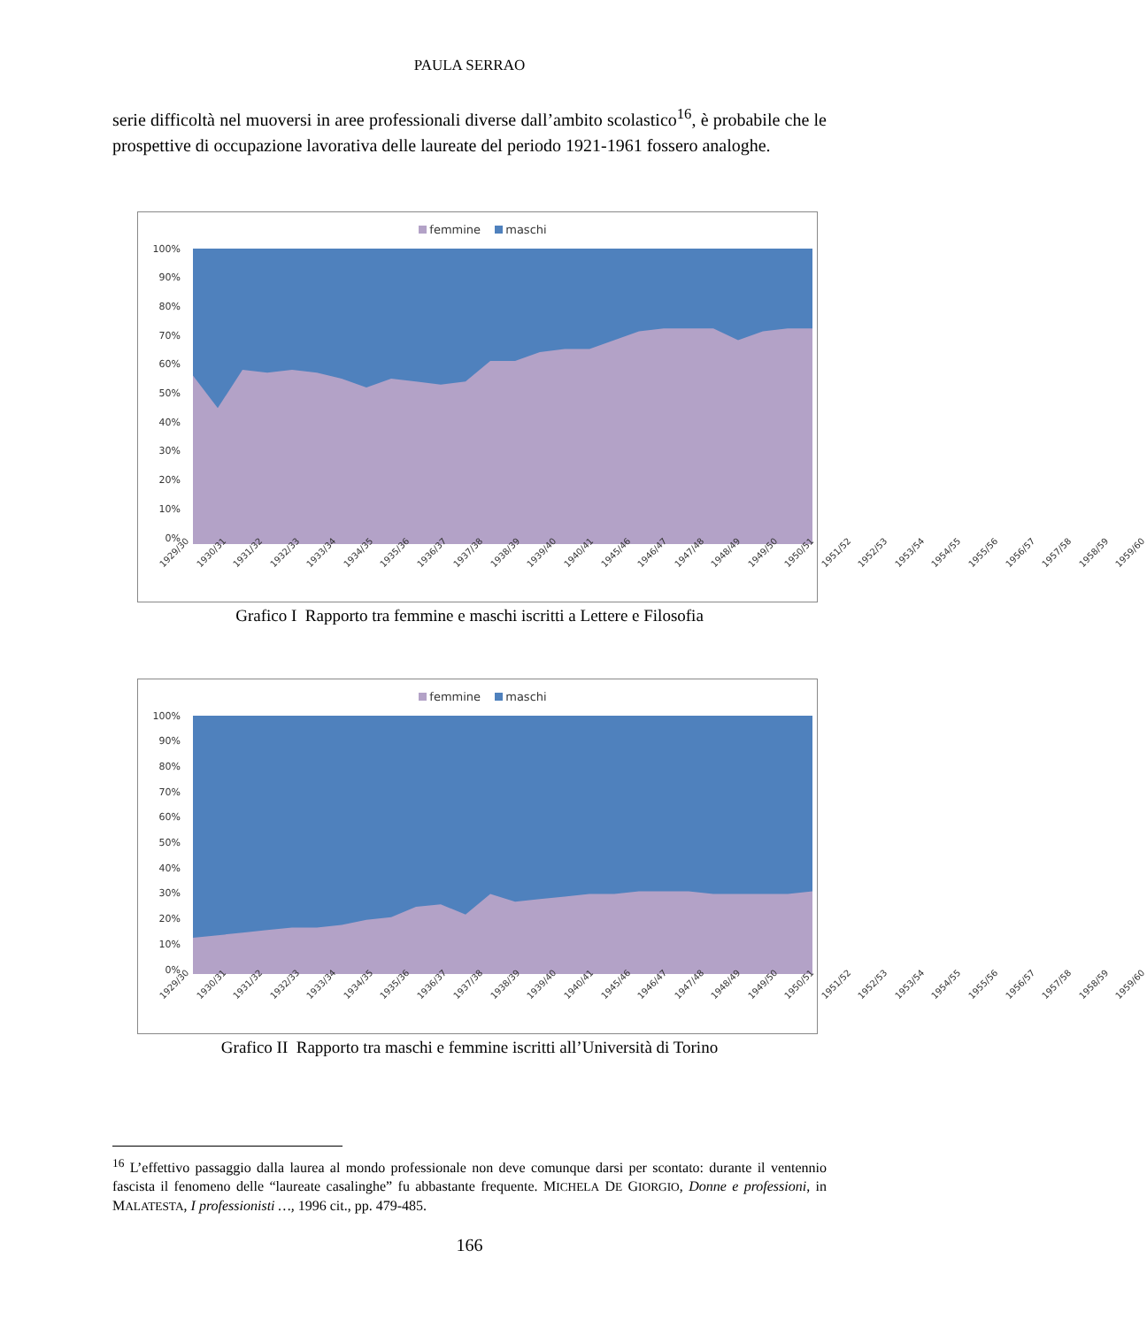PAULA SERRAO
serie difficoltà nel muoversi in aree professionali diverse dall’ambito scolastico<sup>16</sup>, è probabile che le prospettive di occupazione lavorativa delle laureate del periodo 1921-1961 fossero analoghe.
femmine maschi
100%
90%
80%
70%
60%
50%
40%
30%
20%
10%
0%
1929/30 1930/31 1931/32 1932/33 1933/34 1934/35 1935/36 1936/37 1937/38 1938/39 1939/40 1940/41 1945/46 1946/47 1947/48 1948/49 1949/50 1950/51 1951/52 1952/53 1953/54 1954/55 1955/56 1956/57 1957/58 1958/59 1959/60
Grafico I Rapporto tra femmine e maschi iscritti a Lettere e Filosofia
femmine maschi
100%
90%
80%
70%
60%
50%
40%
30%
20%
10%
0%
1929/30 1930/31 1931/32 1932/33 1933/34 1934/35 1935/36 1936/37 1937/38 1938/39 1939/40 1940/41 1945/46 1946/47 1947/48 1948/49 1949/50 1950/51 1951/52 1952/53 1953/54 1954/55 1955/56 1956/57 1957/58 1958/59 1959/60
Grafico II Rapporto tra maschi e femmine iscritti all’Università di Torino
<sup>16</sup> L’effettivo passaggio dalla laurea al mondo professionale non deve comunque darsi per scontato: durante il ventennio fascista il fenomeno delle “laureate casalinghe” fu abbastante frequente. MICHELA DE GIORGIO, Donne e professioni, in MALATESTA, I professionisti …, 1996 cit., pp. 479-485.
166